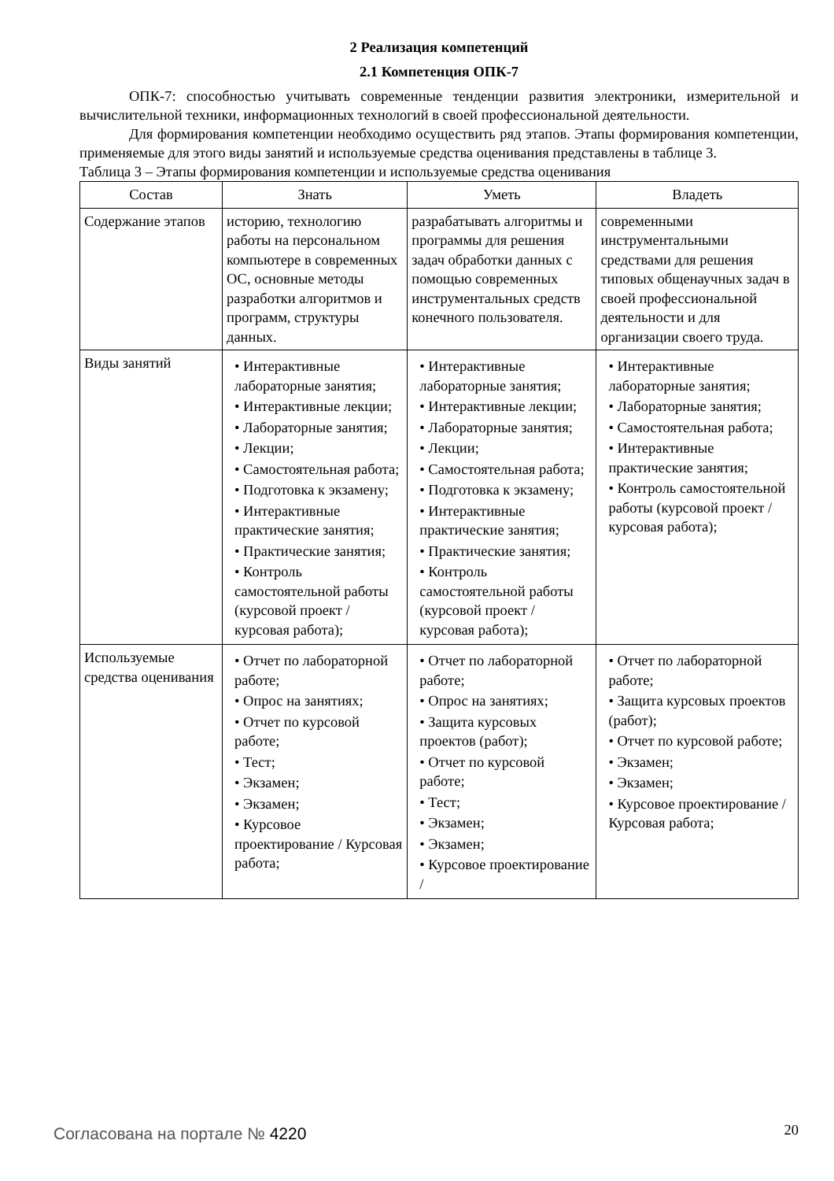2 Реализация компетенций
2.1 Компетенция ОПК-7
ОПК-7: способностью учитывать современные тенденции развития электроники, измерительной и вычислительной техники, информационных технологий в своей профессиональной деятельности.
Для формирования компетенции необходимо осуществить ряд этапов. Этапы формирования компетенции, применяемые для этого виды занятий и используемые средства оценивания представлены в таблице 3.
Таблица 3 – Этапы формирования компетенции и используемые средства оценивания
| Состав | Знать | Уметь | Владеть |
| --- | --- | --- | --- |
| Содержание этапов | историю, технологию работы на персональном компьютере в современных ОС, основные методы разработки алгоритмов и программ, структуры данных. | разрабатывать алгоритмы и программы для решения задач обработки данных с помощью современных инструментальных средств конечного пользователя. | современными инструментальными средствами для решения типовых общенаучных задач в своей профессиональной деятельности и для организации своего труда. |
| Виды занятий | • Интерактивные лабораторные занятия; • Интерактивные лекции; • Лабораторные занятия; • Лекции; • Самостоятельная работа; • Подготовка к экзамену; • Интерактивные практические занятия; • Практические занятия; • Контроль самостоятельной работы (курсовой проект / курсовая работа); | • Интерактивные лабораторные занятия; • Интерактивные лекции; • Лабораторные занятия; • Лекции; • Самостоятельная работа; • Подготовка к экзамену; • Интерактивные практические занятия; • Практические занятия; • Контроль самостоятельной работы (курсовой проект / курсовая работа); | • Интерактивные лабораторные занятия; • Лабораторные занятия; • Самостоятельная работа; • Интерактивные практические занятия; • Контроль самостоятельной работы (курсовой проект / курсовая работа); |
| Используемые средства оценивания | • Отчет по лабораторной работе; • Опрос на занятиях; • Отчет по курсовой работе; • Тест; • Экзамен; • Экзамен; • Курсовое проектирование / Курсовая работа; | • Отчет по лабораторной работе; • Опрос на занятиях; • Защита курсовых проектов (работ); • Отчет по курсовой работе; • Тест; • Экзамен; • Экзамен; • Курсовое проектирование / | • Отчет по лабораторной работе; • Защита курсовых проектов (работ); • Отчет по курсовой работе; • Экзамен; • Экзамен; • Курсовое проектирование / Курсовая работа; |
Согласована на портале № 4220 20